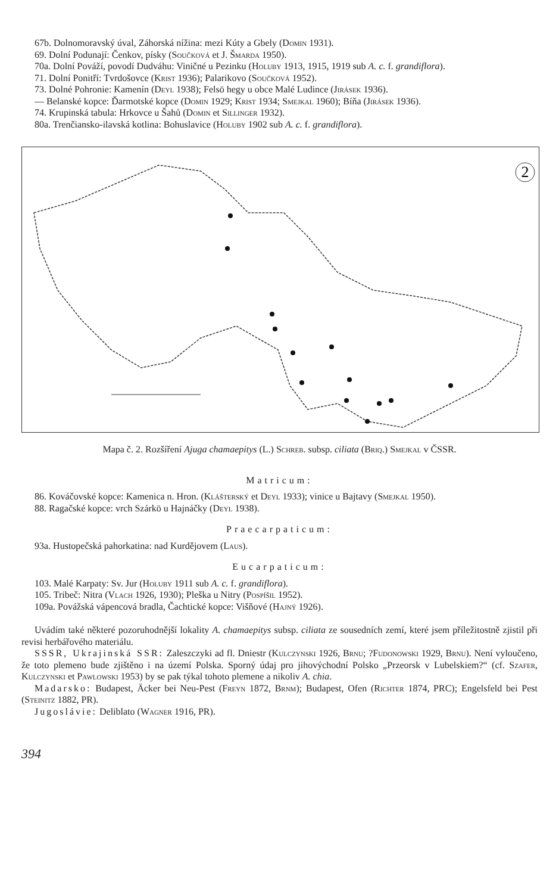67b. Dolnomoravský úval, Záhorská nížina: mezi Kúty a Gbely (Domin 1931).
69. Dolní Podunají: Čenkov, písky (Součková et J. Šmarda 1950).
70a. Dolní Pováží, povodí Dudváhu: Viničné u Pezinku (Holuby 1913, 1915, 1919 sub A. c. f. grandiflora).
71. Dolní Ponitří: Tvrdošovce (Krist 1936); Palarikovo (Součková 1952).
73. Dolné Pohronie: Kamenín (Deyl 1938); Felsö hegy u obce Malé Ludince (Jirásek 1936).
— Belanské kopce: Ďarmotské kopce (Domin 1929; Krist 1934; Smejkal 1960); Bíňa (Jirásek 1936).
74. Krupinská tabula: Hrkovce u Šahů (Domin et Sillinger 1932).
80a. Trenčiansko-ilavská kotlina: Bohuslavice (Holuby 1902 sub A. c. f. grandiflora).
2
Mapa č. 2. Rozšíření Ajuga chamaepitys (L.) Schreb. subsp. ciliata (Briq.) Smejkal v ČSSR.
Matricum:
86. Kováčovské kopce: Kamenica n. Hron. (Klášterský et Deyl 1933); vinice u Bajtavy (Smejkal 1950).
88. Ragačské kopce: vrch Szárkö u Hajnáčky (Deyl 1938).
Praecarpaticum:
93a. Hustopečská pahorkatina: nad Kurdějovem (Laus).
Eucarpaticum:
103. Malé Karpaty: Sv. Jur (Holuby 1911 sub A. c. f. grandiflora).
105. Tribeč: Nitra (Vlach 1926, 1930); Pleška u Nitry (Pospíšil 1952).
109a. Povážská vápencová bradla, Čachtické kopce: Višňové (Hajný 1926).
Uvádím také některé pozoruhodnější lokality A. chamaepitys subsp. ciliata ze sousedních zemí, které jsem příležitostně zjistil při revisi herbářového materiálu.
SSSR, Ukrajinská SSR: Zaleszczyki ad fl. Dniestr (Kulczynski 1926, Brnu; ?Fudonowski 1929, Brnu). Není vyloučeno, že toto plemeno bude zjištěno i na území Polska. Sporný údaj pro jihovýchodní Polsko „Przeorsk v Lubelskiem?“ (cf. Szafer, Kulczynski et Pawlowski 1953) by se pak týkal tohoto plemene a nikoliv A. chia.
Madarsko: Budapest, Äcker bei Neu-Pest (Freyn 1872, Brnm); Budapest, Ofen (Richter 1874, PRC); Engelsfeld bei Pest (Steinitz 1882, PR).
Jugoslávie: Deliblato (Wagner 1916, PR).
394